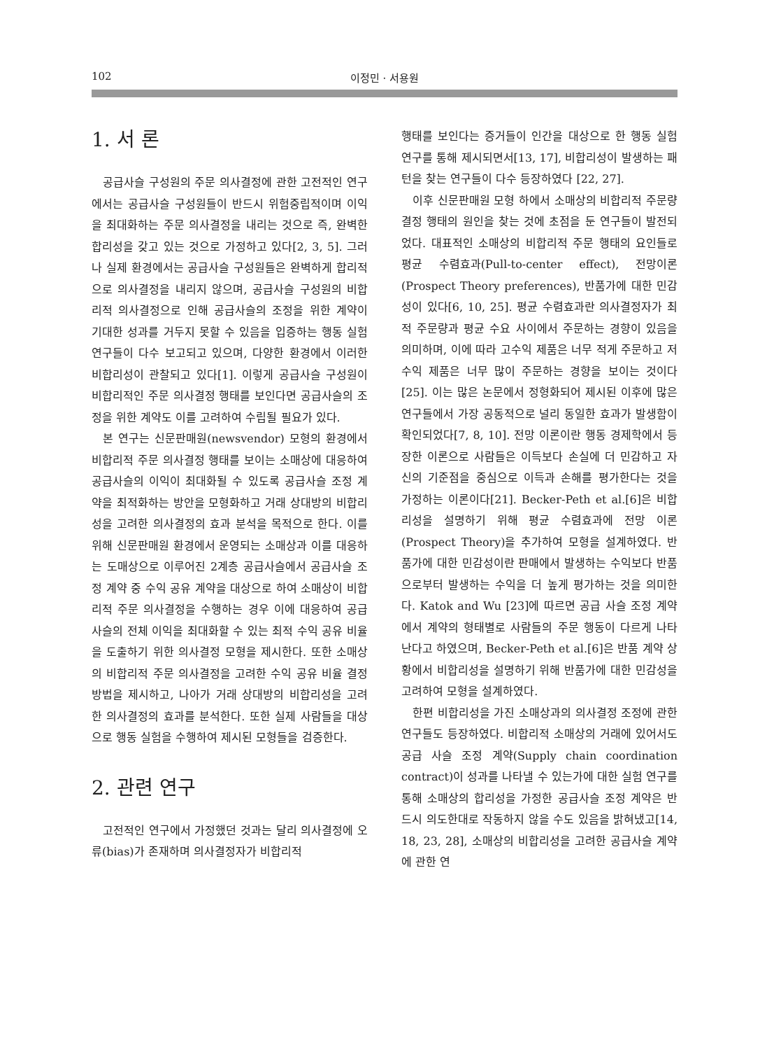102 이정민 · 서용원
1. 서 론
공급사슬 구성원의 주문 의사결정에 관한 고전적인 연구에서는 공급사슬 구성원들이 반드시 위험중립적이며 이익을 최대화하는 주문 의사결정을 내리는 것으로 즉, 완벽한 합리성을 갖고 있는 것으로 가정하고 있다[2, 3, 5]. 그러나 실제 환경에서는 공급사슬 구성원들은 완벽하게 합리적으로 의사결정을 내리지 않으며, 공급사슬 구성원의 비합리적 의사결정으로 인해 공급사슬의 조정을 위한 계약이 기대한 성과를 거두지 못할 수 있음을 입증하는 행동 실험 연구들이 다수 보고되고 있으며, 다양한 환경에서 이러한 비합리성이 관찰되고 있다[1]. 이렇게 공급사슬 구성원이 비합리적인 주문 의사결정 행태를 보인다면 공급사슬의 조정을 위한 계약도 이를 고려하여 수립될 필요가 있다.
본 연구는 신문판매원(newsvendor) 모형의 환경에서 비합리적 주문 의사결정 행태를 보이는 소매상에 대응하여 공급사슬의 이익이 최대화될 수 있도록 공급사슬 조정 계약을 최적화하는 방안을 모형화하고 거래 상대방의 비합리성을 고려한 의사결정의 효과 분석을 목적으로 한다. 이를 위해 신문판매원 환경에서 운영되는 소매상과 이를 대응하는 도매상으로 이루어진 2계층 공급사슬에서 공급사슬 조정 계약 중 수익 공유 계약을 대상으로 하여 소매상이 비합리적 주문 의사결정을 수행하는 경우 이에 대응하여 공급사슬의 전체 이익을 최대화할 수 있는 최적 수익 공유 비율을 도출하기 위한 의사결정 모형을 제시한다. 또한 소매상의 비합리적 주문 의사결정을 고려한 수익 공유 비율 결정 방법을 제시하고, 나아가 거래 상대방의 비합리성을 고려한 의사결정의 효과를 분석한다. 또한 실제 사람들을 대상으로 행동 실험을 수행하여 제시된 모형들을 검증한다.
2. 관련 연구
고전적인 연구에서 가정했던 것과는 달리 의사결정에 오류(bias)가 존재하며 의사결정자가 비합리적
행태를 보인다는 증거들이 인간을 대상으로 한 행동 실험 연구를 통해 제시되면서[13, 17], 비합리성이 발생하는 패턴을 찾는 연구들이 다수 등장하였다 [22, 27].
이후 신문판매원 모형 하에서 소매상의 비합리적 주문량 결정 행태의 원인을 찾는 것에 초점을 둔 연구들이 발전되었다. 대표적인 소매상의 비합리적 주문 행태의 요인들로 평균 수렴효과(Pull-to-center effect), 전망이론(Prospect Theory preferences), 반품가에 대한 민감성이 있다[6, 10, 25]. 평균 수렴효과란 의사결정자가 최적 주문량과 평균 수요 사이에서 주문하는 경향이 있음을 의미하며, 이에 따라 고수익 제품은 너무 적게 주문하고 저수익 제품은 너무 많이 주문하는 경향을 보이는 것이다[25]. 이는 많은 논문에서 정형화되어 제시된 이후에 많은 연구들에서 가장 공동적으로 널리 동일한 효과가 발생함이 확인되었다[7, 8, 10]. 전망 이론이란 행동 경제학에서 등장한 이론으로 사람들은 이득보다 손실에 더 민감하고 자신의 기준점을 중심으로 이득과 손해를 평가한다는 것을 가정하는 이론이다[21]. Becker-Peth et al.[6]은 비합리성을 설명하기 위해 평균 수렴효과에 전망 이론(Prospect Theory)을 추가하여 모형을 설계하였다. 반품가에 대한 민감성이란 판매에서 발생하는 수익보다 반품으로부터 발생하는 수익을 더 높게 평가하는 것을 의미한다. Katok and Wu [23]에 따르면 공급 사슬 조정 계약에서 계약의 형태별로 사람들의 주문 행동이 다르게 나타난다고 하였으며, Becker-Peth et al.[6]은 반품 계약 상황에서 비합리성을 설명하기 위해 반품가에 대한 민감성을 고려하여 모형을 설계하였다.
한편 비합리성을 가진 소매상과의 의사결정 조정에 관한 연구들도 등장하였다. 비합리적 소매상의 거래에 있어서도 공급 사슬 조정 계약(Supply chain coordination contract)이 성과를 나타낼 수 있는가에 대한 실험 연구를 통해 소매상의 합리성을 가정한 공급사슬 조정 계약은 반드시 의도한대로 작동하지 않을 수도 있음을 밝혀냈고[14, 18, 23, 28], 소매상의 비합리성을 고려한 공급사슬 계약에 관한 연